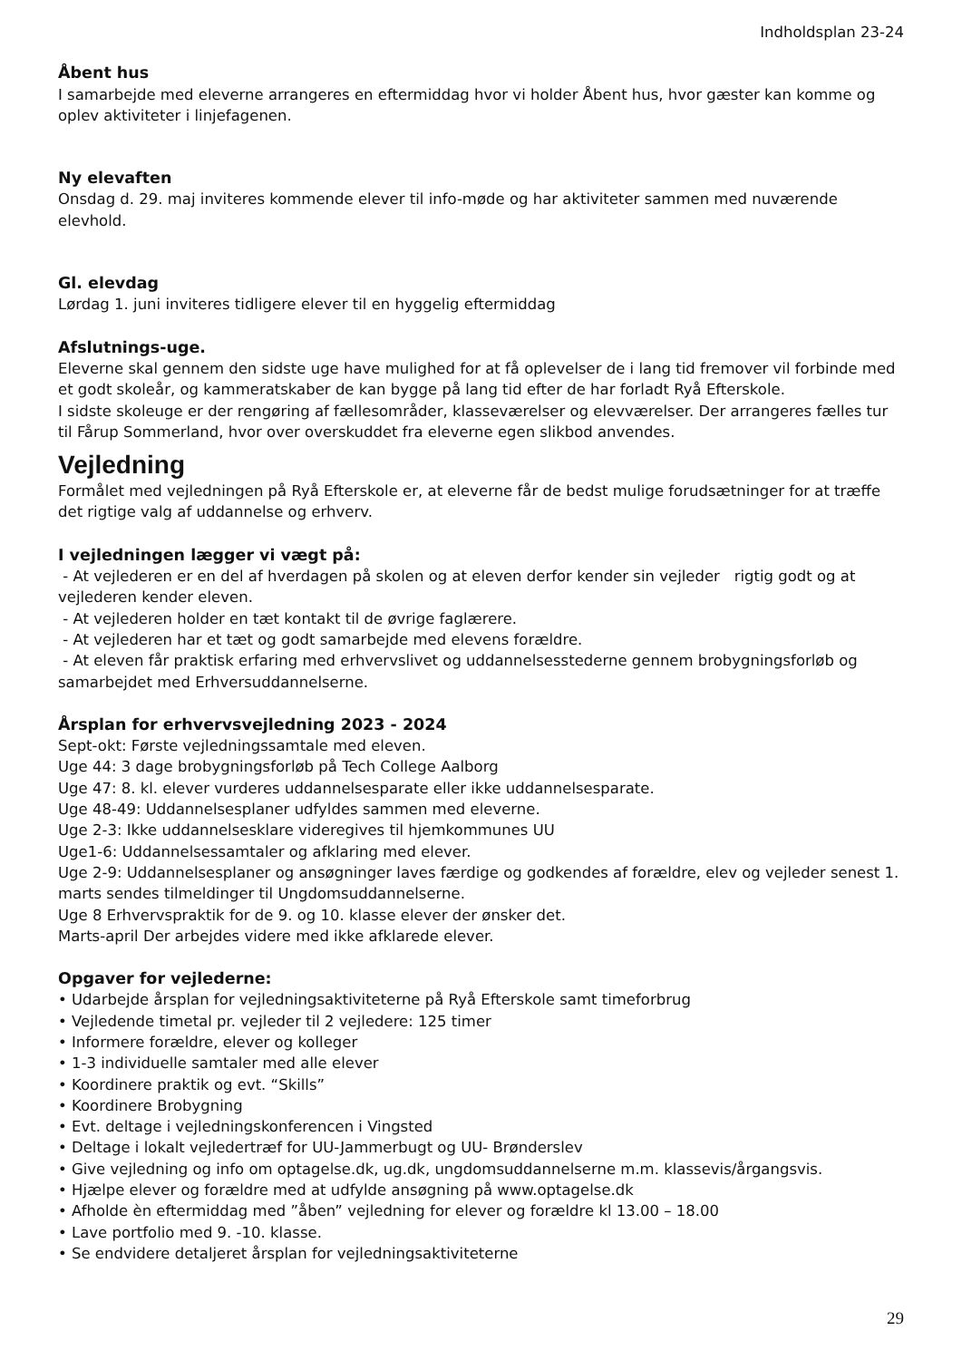Indholdsplan 23-24
Åbent hus
I samarbejde med eleverne arrangeres en eftermiddag hvor vi holder Åbent hus, hvor gæster kan komme og oplev aktiviteter i linjefagenen.
Ny elevaften
Onsdag d. 29. maj inviteres kommende elever til info-møde og har aktiviteter sammen med nuværende elevhold.
Gl. elevdag
Lørdag 1. juni inviteres tidligere elever til en hyggelig eftermiddag
Afslutnings-uge.
Eleverne skal gennem den sidste uge have mulighed for at få oplevelser de i lang tid fremover vil forbinde med et godt skoleår, og kammeratskaber de kan bygge på lang tid efter de har forladt Ryå Efterskole.
I sidste skoleuge er der rengøring af fællesområder, klasseværelser og elevværelser. Der arrangeres fælles tur til Fårup Sommerland, hvor over overskuddet fra eleverne egen slikbod anvendes.
Vejledning
Formålet med vejledningen på Ryå Efterskole er, at eleverne får de bedst mulige forudsætninger for at træffe det rigtige valg af uddannelse og erhverv.
I vejledningen lægger vi vægt på:
- At vejlederen er en del af hverdagen på skolen og at eleven derfor kender sin vejleder rigtig godt og at vejlederen kender eleven.
- At vejlederen holder en tæt kontakt til de øvrige faglærere.
- At vejlederen har et tæt og godt samarbejde med elevens forældre.
- At eleven får praktisk erfaring med erhvervslivet og uddannelsesstederne gennem brobygningsforløb og samarbejdet med Erhversuddannelserne.
Årsplan for erhvervsvejledning 2023 - 2024
Sept-okt: Første vejledningssamtale med eleven.
Uge 44: 3 dage brobygningsforløb på Tech College Aalborg
Uge 47: 8. kl. elever vurderes uddannelsesparate eller ikke uddannelsesparate.
Uge 48-49: Uddannelsesplaner udfyldes sammen med eleverne.
Uge 2-3: Ikke uddannelsesklare videregives til hjemkommunes UU
Uge1-6: Uddannelsessamtaler og afklaring med elever.
Uge 2-9: Uddannelsesplaner og ansøgninger laves færdige og godkendes af forældre, elev og vejleder senest 1. marts sendes tilmeldinger til Ungdomsuddannelserne.
Uge 8 Erhvervspraktik for de 9. og 10. klasse elever der ønsker det.
Marts-april Der arbejdes videre med ikke afklarede elever.
Opgaver for vejlederne:
• Udarbejde årsplan for vejledningsaktiviteterne på Ryå Efterskole samt timeforbrug
• Vejledende timetal pr. vejleder til 2 vejledere: 125 timer
• Informere forældre, elever og kolleger
• 1-3 individuelle samtaler med alle elever
• Koordinere praktik og evt. “Skills”
• Koordinere Brobygning
• Evt. deltage i vejledningskonferencen i Vingsted
• Deltage i lokalt vejledertræf for UU-Jammerbugt og UU- Brønderslev
• Give vejledning og info om optagelse.dk, ug.dk, ungdomsuddannelserne m.m. klassevis/årgangsvis.
• Hjælpe elever og forældre med at udfylde ansøgning på www.optagelse.dk
• Afholde èn eftermiddag med ”åben” vejledning for elever og forældre kl 13.00 – 18.00
• Lave portfolio med 9. -10. klasse.
• Se endvidere detaljeret årsplan for vejledningsaktiviteterne
29